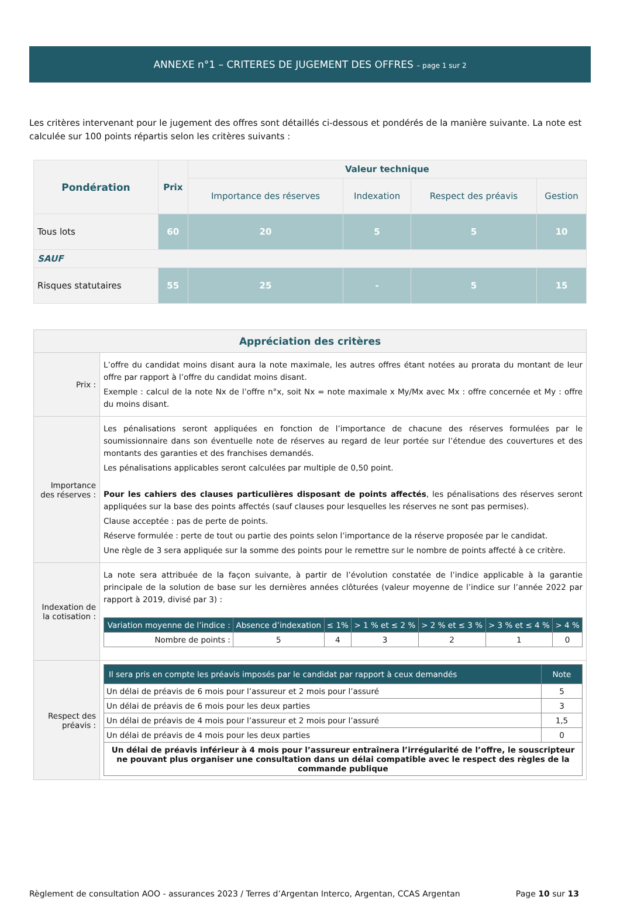ANNEXE n°1 – CRITERES DE JUGEMENT DES OFFRES – page 1 sur 2
Les critères intervenant pour le jugement des offres sont détaillés ci-dessous et pondérés de la manière suivante. La note est calculée sur 100 points répartis selon les critères suivants :
| Pondération | Prix | Valeur technique | | | |
| | | Importance des réserves | Indexation | Respect des préavis | Gestion |
| Tous lots | 60 | 20 | 5 | 5 | 10 |
| SAUF | | | | | |
| Risques statutaires | 55 | 25 | - | 5 | 15 |
| Appréciation des critères | |
| Prix : | L’offre du candidat moins disant aura la note maximale, les autres offres étant notées au prorata du montant de leur offre par rapport à l’offre du candidat moins disant. Exemple : calcul de la note Nx de l’offre n°x, soit Nx = note maximale x My/Mx avec Mx : offre concernée et My : offre du moins disant. |
| Importance des réserves : | Les pénalisations seront appliquées en fonction de l’importance de chacune des réserves formulées par le soumissionnaire dans son éventuelle note de réserves au regard de leur portée sur l’étendue des couvertures et des montants des garanties et des franchises demandés. Les pénalisations applicables seront calculées par multiple de 0,50 point. Pour les cahiers des clauses particulières disposant de points affectés , les pénalisations des réserves seront appliquées sur la base des points affectés (sauf clauses pour lesquelles les réserves ne sont pas permises). Clause acceptée : pas de perte de points. Réserve formulée : perte de tout ou partie des points selon l’importance de la réserve proposée par le candidat. Une règle de 3 sera appliquée sur la somme des points pour le remettre sur le nombre de points affecté à ce critère. |
| Indexation de la cotisation : | La note sera attribuée de la façon suivante, à partir de l’évolution constatée de l’indice applicable à la garantie principale de la solution de base sur les dernières années clôturées (valeur moyenne de l’indice sur l’année 2022 par rapport à 2019, divisé par 3) : / Variation moyenne de l’indice : / Absence d’indexation / ≤ 1% / > 1 % et ≤ 2 % / > 2 % et ≤ 3 % / > 3 % et ≤ 4 % / > 4 % / / --- / --- / --- / --- / --- / --- / --- / / Nombre de points : / 5 / 4 / 3 / 2 / 1 / 0 / |
| Respect des préavis : | / Il sera pris en compte les préavis imposés par le candidat par rapport à ceux demandés / Note / / --- / --- / / Un délai de préavis de 6 mois pour l’assureur et 2 mois pour l’assuré / 5 / / Un délai de préavis de 6 mois pour les deux parties / 3 / / Un délai de préavis de 4 mois pour l’assureur et 2 mois pour l’assuré / 1,5 / / Un délai de préavis de 4 mois pour les deux parties / 0 / / Un délai de préavis inférieur à 4 mois pour l’assureur entraînera l’irrégularité de l’offre, le souscripteur ne pouvant plus organiser une consultation dans un délai compatible avec le respect des règles de la commande publique / / |
Règlement de consultation AOO - assurances 2023 / Terres d’Argentan Interco, Argentan, CCAS Argentan Page 10 sur 13